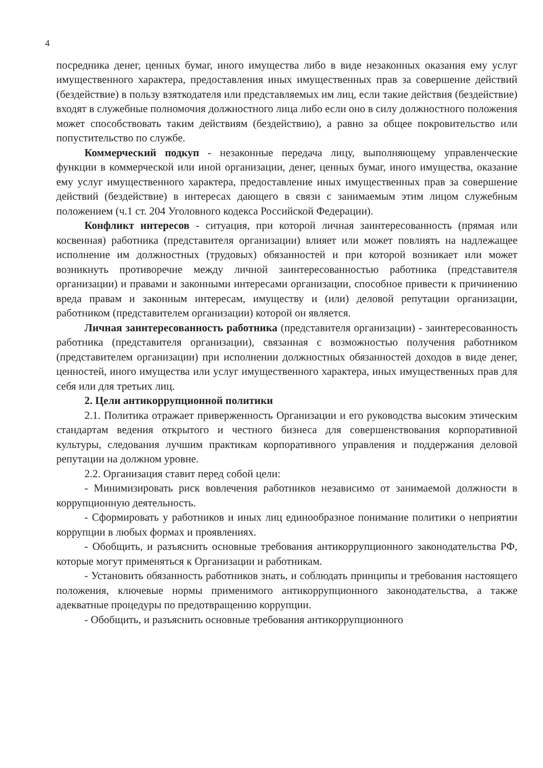4
посредника денег, ценных бумаг, иного имущества либо в виде незаконных оказания ему услуг имущественного характера, предоставления иных имущественных прав за совершение действий (бездействие) в пользу взяткодателя или представляемых им лиц, если такие действия (бездействие) входят в служебные полномочия должностного лица либо если оно в силу должностного положения может способствовать таким действиям (бездействию), а равно за общее покровительство или попустительство по службе.
Коммерческий подкуп - незаконные передача лицу, выполняющему управленческие функции в коммерческой или иной организации, денег, ценных бумаг, иного имущества, оказание ему услуг имущественного характера, предоставление иных имущественных прав за совершение действий (бездействие) в интересах дающего в связи с занимаемым этим лицом служебным положением (ч.1 ст. 204 Уголовного кодекса Российской Федерации).
Конфликт интересов - ситуация, при которой личная заинтересованность (прямая или косвенная) работника (представителя организации) влияет или может повлиять на надлежащее исполнение им должностных (трудовых) обязанностей и при которой возникает или может возникнуть противоречие между личной заинтересованностью работника (представителя организации) и правами и законными интересами организации, способное привести к причинению вреда правам и законным интересам, имуществу и (или) деловой репутации организации, работником (представителем организации) которой он является.
Личная заинтересованность работника (представителя организации) - заинтересованность работника (представителя организации), связанная с возможностью получения работником (представителем организации) при исполнении должностных обязанностей доходов в виде денег, ценностей, иного имущества или услуг имущественного характера, иных имущественных прав для себя или для третьих лиц.
2. Цели антикоррупционной политики
2.1. Политика отражает приверженность Организации и его руководства высоким этическим стандартам ведения открытого и честного бизнеса для совершенствования корпоративной культуры, следования лучшим практикам корпоративного управления и поддержания деловой репутации на должном уровне.
2.2. Организация ставит перед собой цели:
- Минимизировать риск вовлечения работников независимо от занимаемой должности в коррупционную деятельность.
- Сформировать у работников и иных лиц единообразное понимание политики о неприятии коррупции в любых формах и проявлениях.
- Обобщить, и разъяснить основные требования антикоррупционного законодательства РФ, которые могут применяться к Организации и работникам.
- Установить обязанность работников знать, и соблюдать принципы и требования настоящего положения, ключевые нормы применимого антикоррупционного законодательства, а также адекватные процедуры по предотвращению коррупции.
- Обобщить, и разъяснить основные требования антикоррупционного